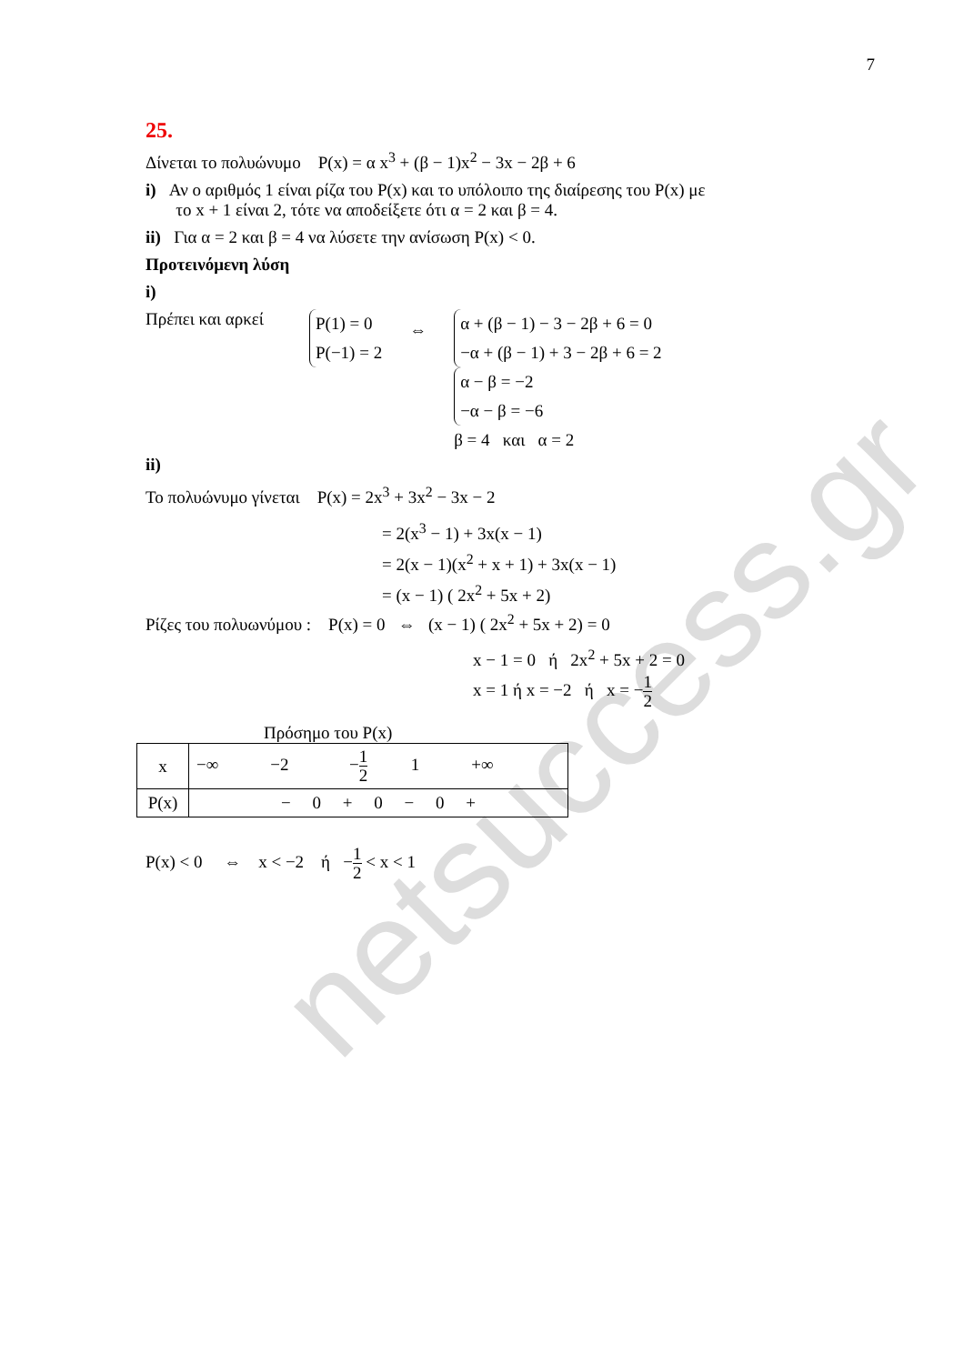netsuccess.gr
7
25.
Δίνεται το πολυώνυμο P(x) = α x<sup>3</sup> + (β − 1)x<sup>2</sup> − 3x − 2β + 6
i) Αν ο αριθμός 1 είναι ρίζα του P(x) και το υπόλοιπο της διαίρεσης του P(x) με
το x + 1 είναι 2, τότε να αποδείξετε ότι α = 2 και β = 4.
ii) Για α = 2 και β = 4 να λύσετε την ανίσωση P(x) < 0.
Προτεινόμενη λύση
i)
Πρέπει και αρκεί
P(1) = 0
P(−1) = 2
⇔
α + (β − 1) − 3 − 2β + 6 = 0
−α + (β − 1) + 3 − 2β + 6 = 2
α − β = −2
−α − β = −6
β = 4 και α = 2
ii)
Το πολυώνυμο γίνεται P(x) = 2x<sup>3</sup> + 3x<sup>2</sup> − 3x − 2
= 2(x<sup>3</sup> − 1) + 3x(x − 1)
= 2(x − 1)(x<sup>2</sup> + x + 1) + 3x(x − 1)
= (x − 1) ( 2x<sup>2</sup> + 5x + 2)
Ρίζες του πολυωνύμου : P(x) = 0 ⇔ (x − 1) ( 2x<sup>2</sup> + 5x + 2) = 0
x − 1 = 0 ή 2x<sup>2</sup> + 5x + 2 = 0
x = 1 ή x = −2 ή x = −1 2
Πρόσημο του P(x)
| x | −∞ −2 − 1 2 1 +∞ |
| P(x) | − 0 + 0 − 0 + |
P(x) < 0 ⇔ x < −2 ή −1 2 < x < 1